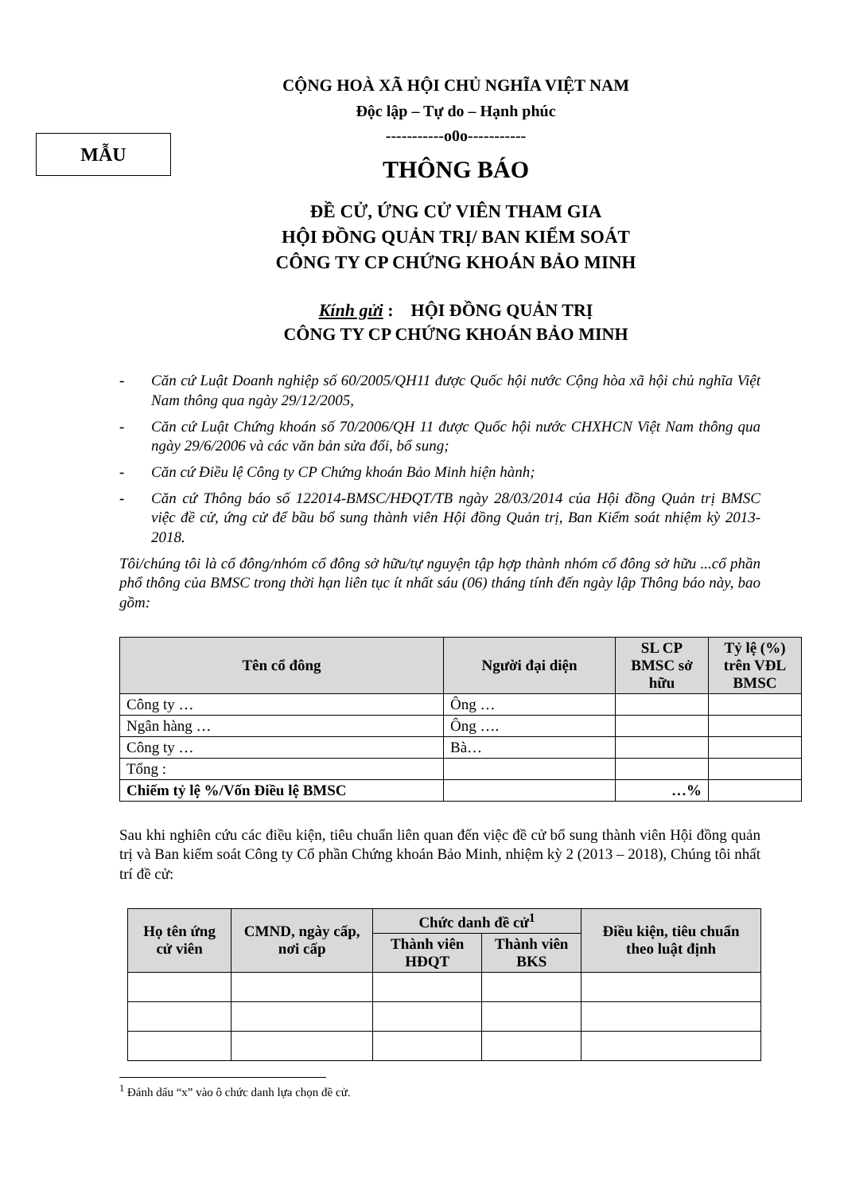MẪU
CỘNG HOÀ XÃ HỘI CHỦ NGHĨA VIỆT NAM
Độc lập – Tự do – Hạnh phúc
-----------o0o-----------
THÔNG BÁO
ĐỀ CỬ, ỨNG CỬ VIÊN THAM GIA
HỘI ĐỒNG QUẢN TRỊ/ BAN KIỂM SOÁT
CÔNG TY CP CHỨNG KHOÁN BẢO MINH
Kính gửi : HỘI ĐỒNG QUẢN TRỊ
CÔNG TY CP CHỨNG KHOÁN BẢO MINH
- Căn cứ Luật Doanh nghiệp số 60/2005/QH11 được Quốc hội nước Cộng hòa xã hội chủ nghĩa Việt Nam thông qua ngày 29/12/2005,
- Căn cứ Luật Chứng khoán số 70/2006/QH 11 được Quốc hội nước CHXHCN Việt Nam thông qua ngày 29/6/2006 và các văn bản sửa đổi, bổ sung;
- Căn cứ Điều lệ Công ty CP Chứng khoán Bảo Minh hiện hành;
- Căn cứ Thông báo số 122014-BMSC/HĐQT/TB ngày 28/03/2014 của Hội đồng Quản trị BMSC việc đề cử, ứng cử để bầu bổ sung thành viên Hội đồng Quản trị, Ban Kiểm soát nhiệm kỳ 2013-2018.
Tôi/chúng tôi là cổ đông/nhóm cổ đông sở hữu/tự nguyện tập hợp thành nhóm cổ đông sở hữu ...cổ phần phổ thông của BMSC trong thời hạn liên tục ít nhất sáu (06) tháng tính đến ngày lập Thông báo này, bao gồm:
| Tên cổ đông | Người đại diện | SL CP BMSC sở hữu | Tỷ lệ (%) trên VĐL BMSC |
| --- | --- | --- | --- |
| Công ty … | Ông … | | |
| Ngân hàng … | Ông …. | | |
| Công ty … | Bà… | | |
| Tổng : | | | |
| Chiếm tỷ lệ %/Vốn Điều lệ BMSC | | …% | |
Sau khi nghiên cứu các điều kiện, tiêu chuẩn liên quan đến việc đề cử bổ sung thành viên Hội đồng quản trị và Ban kiểm soát Công ty Cổ phần Chứng khoán Bảo Minh, nhiệm kỳ 2 (2013 – 2018), Chúng tôi nhất trí đề cử:
| Họ tên ứng cử viên | CMND, ngày cấp, nơi cấp | Chức danh đề cử<sup>1</sup> | | Điều kiện, tiêu chuẩn theo luật định |
| --- | --- | --- | --- | --- |
| | | Thành viên HĐQT | Thành viên BKS | |
<sup>1</sup> Đánh dấu “x” vào ô chức danh lựa chọn đề cử.